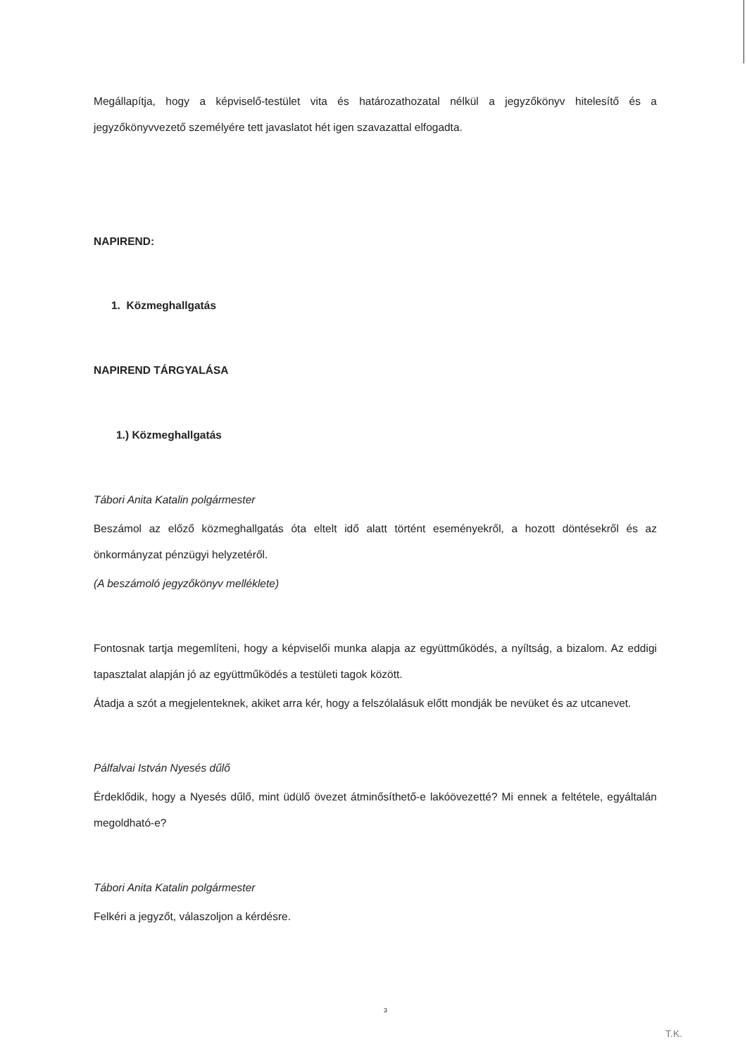Megállapítja, hogy a képviselő-testület vita és határozathozatal nélkül a jegyzőkönyv hitelesítő és a jegyzőkönyvvezető személyére tett javaslatot hét igen szavazattal elfogadta.
NAPIREND:
1. Közmeghallgatás
NAPIREND TÁRGYALÁSA
1.) Közmeghallgatás
Tábori Anita Katalin polgármester
Beszámol az előző közmeghallgatás óta eltelt idő alatt történt eseményekről, a hozott döntésekről és az önkormányzat pénzügyi helyzetéről.
(A beszámoló jegyzőkönyv melléklete)
Fontosnak tartja megemlíteni, hogy a képviselői munka alapja az együttműködés, a nyíltság, a bizalom. Az eddigi tapasztalat alapján jó az együttműködés a testületi tagok között.
Átadja a szót a megjelenteknek, akiket arra kér, hogy a felszólalásuk előtt mondják be nevüket és az utcanevet.
Pálfalvai István Nyesés dűlő
Érdeklődik, hogy a Nyesés dűlő, mint üdülő övezet átminősíthető-e lakóövezetté? Mi ennek a feltétele, egyáltalán megoldható-e?
Tábori Anita Katalin polgármester
Felkéri a jegyzőt, válaszoljon a kérdésre.
3
T.K.